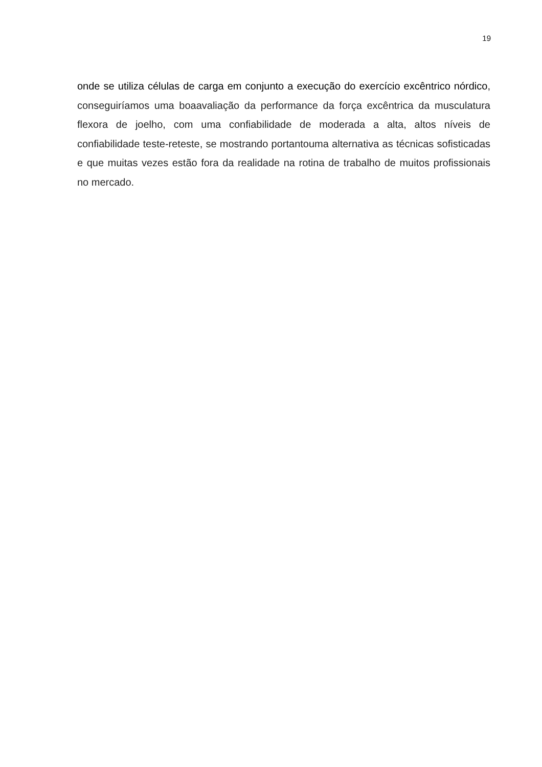19
onde se utiliza células de carga em conjunto a execução do exercício excêntrico nórdico, conseguiríamos uma boaavaliação da performance da força excêntrica da musculatura flexora de joelho, com uma confiabilidade de moderada a alta, altos níveis de confiabilidade teste-reteste, se mostrando portantouma alternativa as técnicas sofisticadas e que muitas vezes estão fora da realidade na rotina de trabalho de muitos profissionais no mercado.